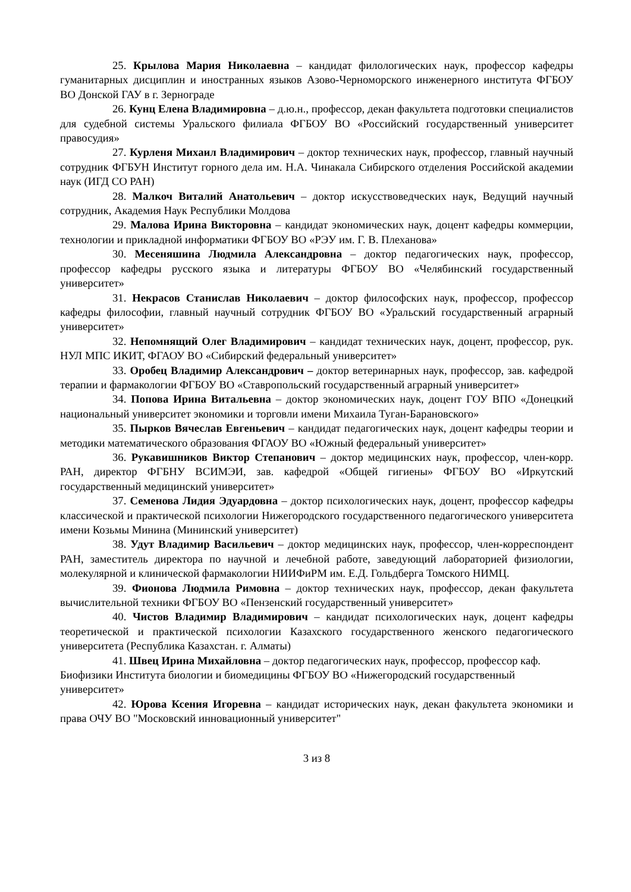25. Крылова Мария Николаевна – кандидат филологических наук, профессор кафедры гуманитарных дисциплин и иностранных языков Азово-Черноморского инженерного института ФГБОУ ВО Донской ГАУ в г. Зернограде
26. Кунц Елена Владимировна – д.ю.н., профессор, декан факультета подготовки специалистов для судебной системы Уральского филиала ФГБОУ ВО «Российский государственный университет правосудия»
27. Курленя Михаил Владимирович – доктор технических наук, профессор, главный научный сотрудник ФГБУН Институт горного дела им. Н.А. Чинакала Сибирского отделения Российской академии наук (ИГД СО РАН)
28. Малкоч Виталий Анатольевич – доктор искусствоведческих наук, Ведущий научный сотрудник, Академия Наук Республики Молдова
29. Малова Ирина Викторовна – кандидат экономических наук, доцент кафедры коммерции, технологии и прикладной информатики ФГБОУ ВО «РЭУ им. Г. В. Плеханова»
30. Месеняшина Людмила Александровна – доктор педагогических наук, профессор, профессор кафедры русского языка и литературы ФГБОУ ВО «Челябинский государственный университет»
31. Некрасов Станислав Николаевич – доктор философских наук, профессор, профессор кафедры философии, главный научный сотрудник ФГБОУ ВО «Уральский государственный аграрный университет»
32. Непомнящий Олег Владимирович – кандидат технических наук, доцент, профессор, рук. НУЛ МПС ИКИТ, ФГАОУ ВО «Сибирский федеральный университет»
33. Оробец Владимир Александрович – доктор ветеринарных наук, профессор, зав. кафедрой терапии и фармакологии ФГБОУ ВО «Ставропольский государственный аграрный университет»
34. Попова Ирина Витальевна – доктор экономических наук, доцент ГОУ ВПО «Донецкий национальный университет экономики и торговли имени Михаила Туган-Барановского»
35. Пырков Вячеслав Евгеньевич – кандидат педагогических наук, доцент кафедры теории и методики математического образования ФГАОУ ВО «Южный федеральный университет»
36. Рукавишников Виктор Степанович – доктор медицинских наук, профессор, член-корр. РАН, директор ФГБНУ ВСИМЭИ, зав. кафедрой «Общей гигиены» ФГБОУ ВО «Иркутский государственный медицинский университет»
37. Семенова Лидия Эдуардовна – доктор психологических наук, доцент, профессор кафедры классической и практической психологии Нижегородского государственного педагогического университета имени Козьмы Минина (Мининский университет)
38. Удут Владимир Васильевич – доктор медицинских наук, профессор, член-корреспондент РАН, заместитель директора по научной и лечебной работе, заведующий лабораторией физиологии, молекулярной и клинической фармакологии НИИФиРМ им. Е.Д. Гольдберга Томского НИМЦ.
39. Фионова Людмила Римовна – доктор технических наук, профессор, декан факультета вычислительной техники ФГБОУ ВО «Пензенский государственный университет»
40. Чистов Владимир Владимирович – кандидат психологических наук, доцент кафедры теоретической и практической психологии Казахского государственного женского педагогического университета (Республика Казахстан. г. Алматы)
41. Швец Ирина Михайловна – доктор педагогических наук, профессор, профессор каф. Биофизики Института биологии и биомедицины ФГБОУ ВО «Нижегородский государственный университет»
42. Юрова Ксения Игоревна – кандидат исторических наук, декан факультета экономики и права ОЧУ ВО "Московский инновационный университет"
3 из 8